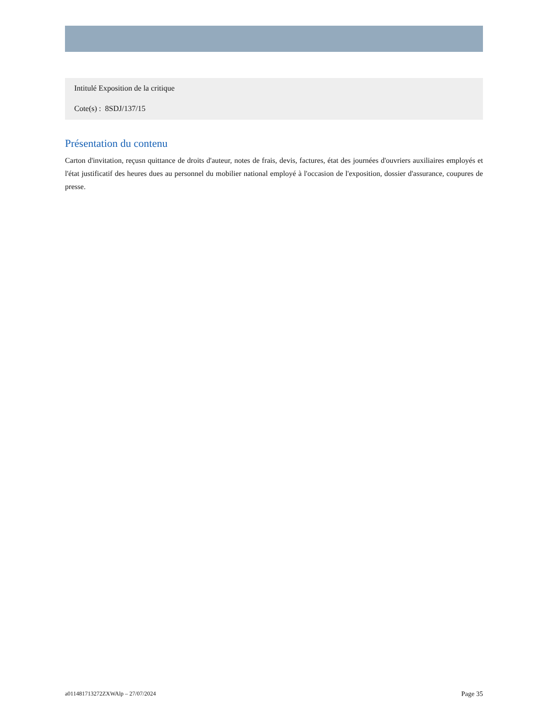Intitulé Exposition de la critique
Cote(s) : 8SDJ/137/15
Présentation du contenu
Carton d'invitation, reçusn quittance de droits d'auteur, notes de frais, devis, factures, état des journées d'ouvriers auxiliaires employés et l'état justificatif des heures dues au personnel du mobilier national employé à l'occasion de l'exposition, dossier d'assurance, coupures de presse.
a011481713272ZXWAlp – 27/07/2024 Page 35